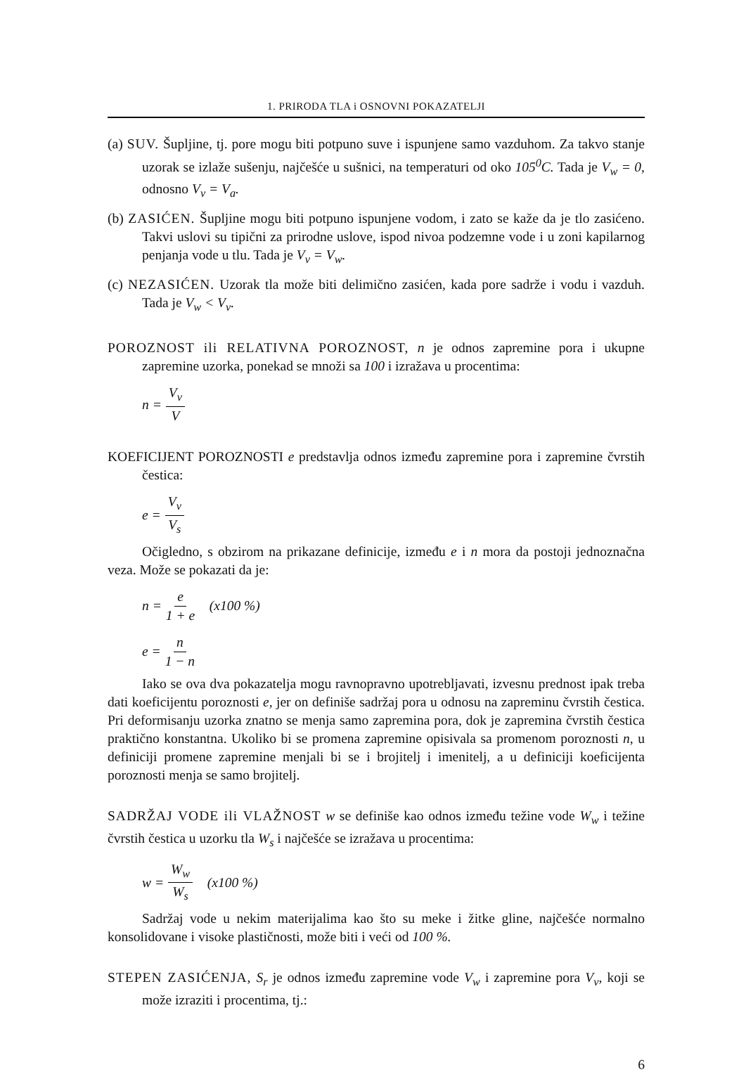1. PRIRODA TLA i OSNOVNI POKAZATELJI
(a) SUV. Šupljine, tj. pore mogu biti potpuno suve i ispunjene samo vazduhom. Za takvo stanje uzorak se izlaže sušenju, najčešće u sušnici, na temperaturi od oko 105<sup>0</sup>C. Tada je V<sub>w</sub> = 0, odnosno V<sub>v</sub> = V<sub>a</sub>.
(b) ZASIĆEN. Šupljine mogu biti potpuno ispunjene vodom, i zato se kaže da je tlo zasićeno. Takvi uslovi su tipični za prirodne uslove, ispod nivoa podzemne vode i u zoni kapilarnog penjanja vode u tlu. Tada je V<sub>v</sub> = V<sub>w</sub>.
(c) NEZASIĆEN. Uzorak tla može biti delimično zasićen, kada pore sadrže i vodu i vazduh. Tada je V<sub>w</sub> < V<sub>v</sub>.
POROZNOST ili RELATIVNA POROZNOST, n je odnos zapremine pora i ukupne zapremine uzorka, ponekad se množi sa 100 i izražava u procentima:
n = V<sub>v</sub> V
KOEFICIJENT POROZNOSTI e predstavlja odnos između zapremine pora i zapremine čvrstih čestica:
e = V<sub>v</sub> V<sub>s</sub>
Očigledno, s obzirom na prikazane definicije, između e i n mora da postoji jednoznačna veza. Može se pokazati da je:
n = e 1 + e (x100 %)
e = n 1 − n
Iako se ova dva pokazatelja mogu ravnopravno upotrebljavati, izvesnu prednost ipak treba dati koeficijentu poroznosti e, jer on definiše sadržaj pora u odnosu na zapreminu čvrstih čestica. Pri deformisanju uzorka znatno se menja samo zapremina pora, dok je zapremina čvrstih čestica praktično konstantna. Ukoliko bi se promena zapremine opisivala sa promenom poroznosti n, u definiciji promene zapremine menjali bi se i brojitelj i imenitelj, a u definiciji koeficijenta poroznosti menja se samo brojitelj.
SADRŽAJ VODE ili VLAŽNOST w se definiše kao odnos između težine vode W<sub>w</sub> i težine čvrstih čestica u uzorku tla W<sub>s</sub> i najčešće se izražava u procentima:
w = W<sub>w</sub> W<sub>s</sub> (x100 %)
Sadržaj vode u nekim materijalima kao što su meke i žitke gline, najčešće normalno konsolidovane i visoke plastičnosti, može biti i veći od 100 %.
STEPEN ZASIĆENJA, S<sub>r</sub> je odnos između zapremine vode V<sub>w</sub> i zapremine pora V<sub>v</sub>, koji se može izraziti i procentima, tj.:
6